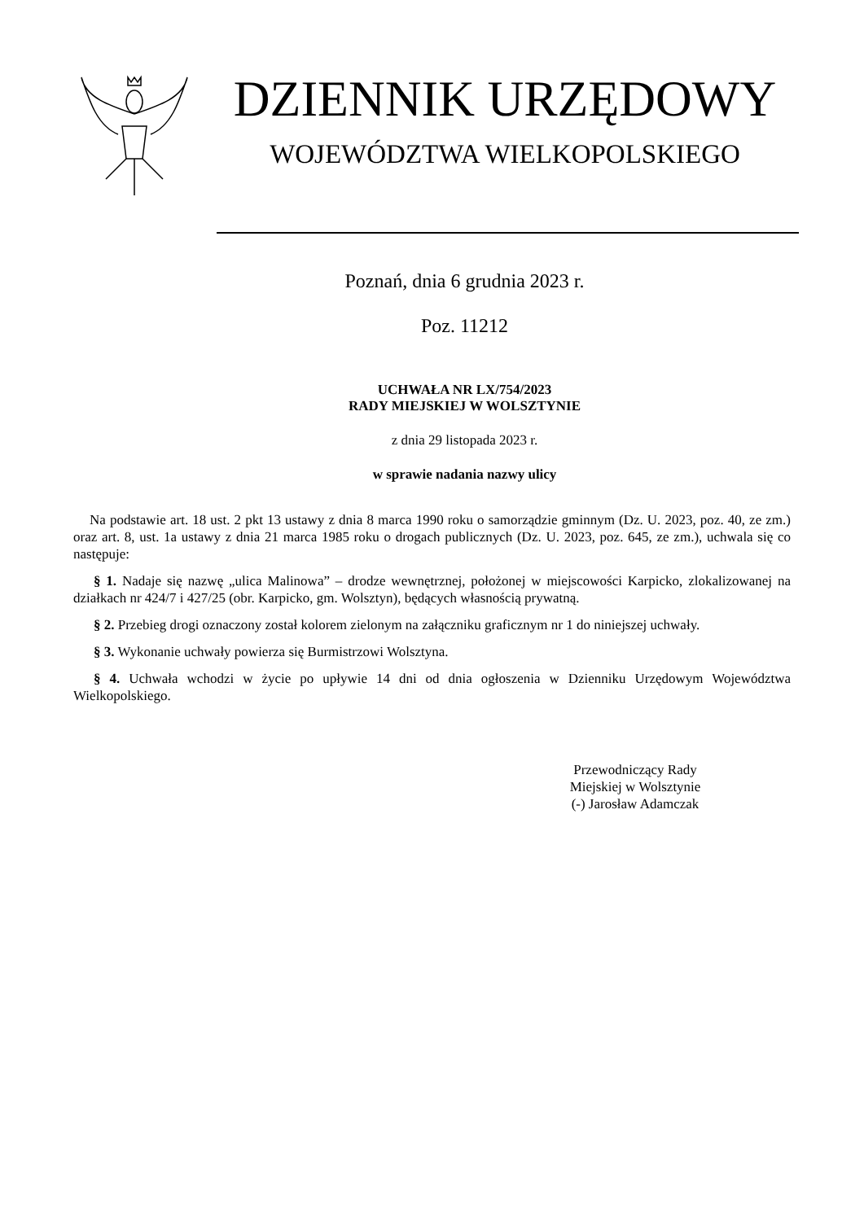DZIENNIK URZĘDOWY
WOJEWÓDZTWA WIELKOPOLSKIEGO
Poznań, dnia 6 grudnia 2023 r.
Poz. 11212
UCHWAŁA NR LX/754/2023
RADY MIEJSKIEJ W WOLSZTYNIE
z dnia 29 listopada 2023 r.
w sprawie nadania nazwy ulicy
Na podstawie art. 18 ust. 2 pkt 13 ustawy z dnia 8 marca 1990 roku o samorządzie gminnym (Dz. U. 2023, poz. 40, ze zm.) oraz art. 8, ust. 1a ustawy z dnia 21 marca 1985 roku o drogach publicznych (Dz. U. 2023, poz. 645, ze zm.), uchwala się co następuje:
§ 1. Nadaje się nazwę „ulica Malinowa” – drodze wewnętrznej, położonej w miejscowości Karpicko, zlokalizowanej na działkach nr 424/7 i 427/25 (obr. Karpicko, gm. Wolsztyn), będących własnością prywatną.
§ 2. Przebieg drogi oznaczony został kolorem zielonym na załączniku graficznym nr 1 do niniejszej uchwały.
§ 3. Wykonanie uchwały powierza się Burmistrzowi Wolsztyna.
§ 4. Uchwała wchodzi w życie po upływie 14 dni od dnia ogłoszenia w Dzienniku Urzędowym Województwa Wielkopolskiego.
Przewodniczący Rady
Miejskiej w Wolsztynie
(-) Jarosław Adamczak